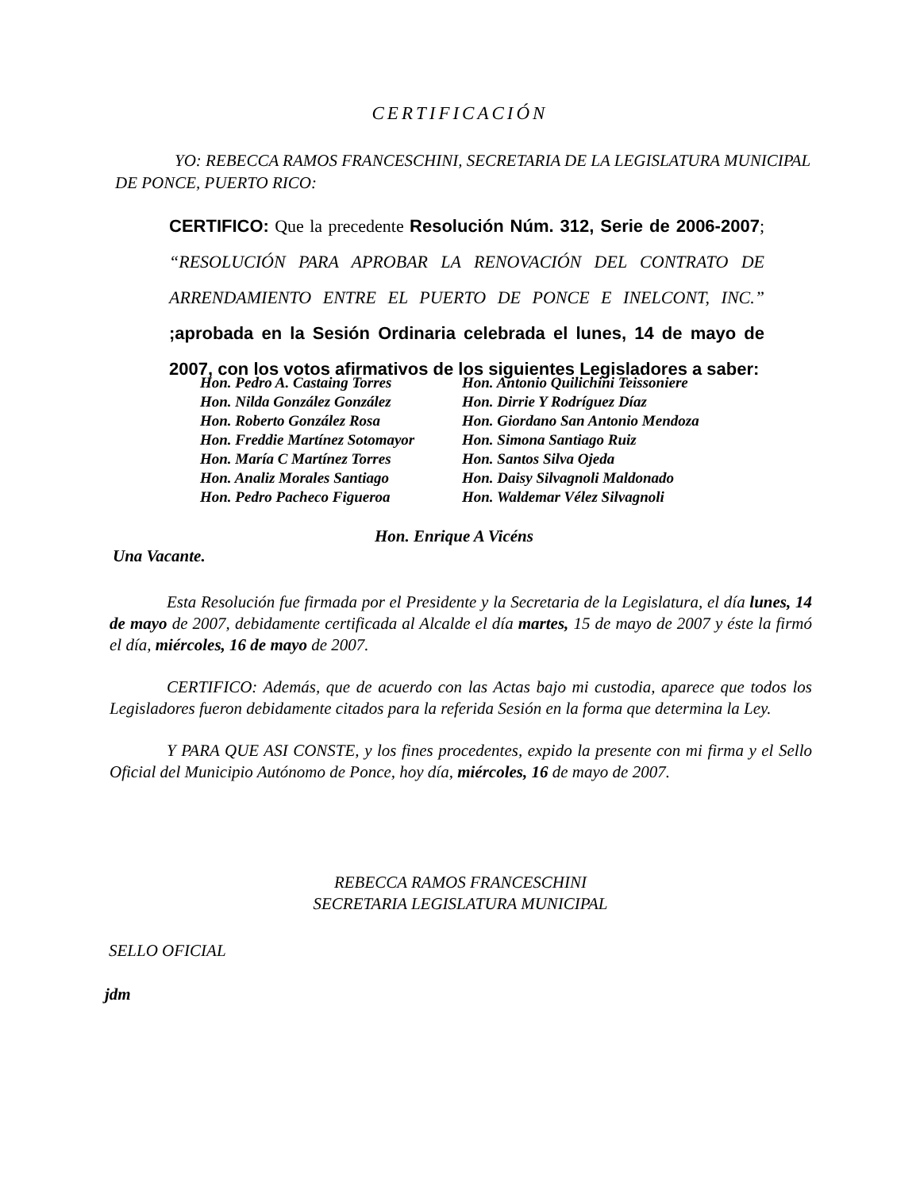CERTIFICACIÓN
YO: REBECCA RAMOS FRANCESCHINI, SECRETARIA DE LA LEGISLATURA MUNICIPAL DE PONCE, PUERTO RICO:
CERTIFICO: Que la precedente Resolución Núm. 312, Serie de 2006-2007; “RESOLUCIÓN PARA APROBAR LA RENOVACIÓN DEL CONTRATO DE ARRENDAMIENTO ENTRE EL PUERTO DE PONCE E INELCONT, INC.” ;aprobada en la Sesión Ordinaria celebrada el lunes, 14 de mayo de 2007, con los votos afirmativos de los siguientes Legisladores a saber:
Hon. Pedro A. Castaing Torres
Hon. Nilda González González
Hon. Roberto González Rosa
Hon. Freddie Martínez Sotomayor
Hon. María C Martínez Torres
Hon. Analiz Morales Santiago
Hon. Pedro Pacheco Figueroa
Hon. Antonio Quilichini Teissoniere
Hon. Dirrie Y Rodríguez Díaz
Hon. Giordano San Antonio Mendoza
Hon. Simona Santiago Ruiz
Hon. Santos Silva Ojeda
Hon. Daisy Silvagnoli Maldonado
Hon. Waldemar Vélez Silvagnoli
Hon. Enrique A Vicéns
Una Vacante.
Esta Resolución fue firmada por el Presidente y la Secretaria de la Legislatura, el día lunes, 14 de mayo de 2007, debidamente certificada al Alcalde el día martes, 15 de mayo de 2007 y éste la firmó el día, miércoles, 16 de mayo de 2007.
CERTIFICO: Además, que de acuerdo con las Actas bajo mi custodia, aparece que todos los Legisladores fueron debidamente citados para la referida Sesión en la forma que determina la Ley.
Y PARA QUE ASI CONSTE, y los fines procedentes, expido la presente con mi firma y el Sello Oficial del Municipio Autónomo de Ponce, hoy día, miércoles, 16 de mayo de 2007.
REBECCA RAMOS FRANCESCHINI
SECRETARIA LEGISLATURA MUNICIPAL
SELLO OFICIAL
jdm